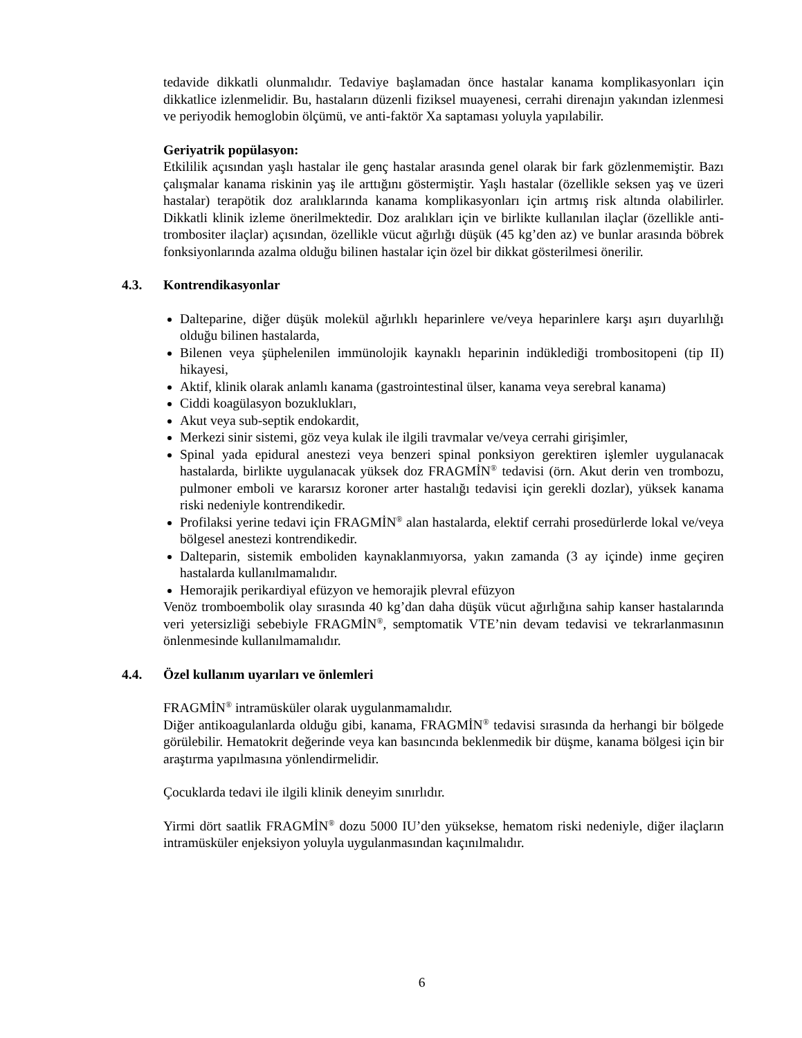tedavide dikkatli olunmalıdır. Tedaviye başlamadan önce hastalar kanama komplikasyonları için dikkatlice izlenmelidir. Bu, hastaların düzenli fiziksel muayenesi, cerrahi direnajın yakından izlenmesi ve periyodik hemoglobin ölçümü, ve anti-faktör Xa saptaması yoluyla yapılabilir.
Geriyatrik popülasyon:
Etkililik açısından yaşlı hastalar ile genç hastalar arasında genel olarak bir fark gözlenmemiştir. Bazı çalışmalar kanama riskinin yaş ile arttığını göstermiştir. Yaşlı hastalar (özellikle seksen yaş ve üzeri hastalar) terapötik doz aralıklarında kanama komplikasyonları için artmış risk altında olabilirler. Dikkatli klinik izleme önerilmektedir. Doz aralıkları için ve birlikte kullanılan ilaçlar (özellikle anti-trombositer ilaçlar) açısından, özellikle vücut ağırlığı düşük (45 kg’den az) ve bunlar arasında böbrek fonksiyonlarında azalma olduğu bilinen hastalar için özel bir dikkat gösterilmesi önerilir.
4.3. Kontrendikasyonlar
Dalteparine, diğer düşük molekül ağırlıklı heparinlere ve/veya heparinlere karşı aşırı duyarlılığı olduğu bilinen hastalarda,
Bilenen veya şüphelenilen immünolojik kaynaklı heparinin indüklediği trombositopeni (tip II) hikayesi,
Aktif, klinik olarak anlamlı kanama (gastrointestinal ülser, kanama veya serebral kanama)
Ciddi koagülasyon bozuklukları,
Akut veya sub-septik endokardit,
Merkezi sinir sistemi, göz veya kulak ile ilgili travmalar ve/veya cerrahi girişimler,
Spinal yada epidural anestezi veya benzeri spinal ponksiyon gerektiren işlemler uygulanacak hastalarda, birlikte uygulanacak yüksek doz FRAGMİN<sup>®</sup> tedavisi (örn. Akut derin ven trombozu, pulmoner emboli ve kararsız koroner arter hastalığı tedavisi için gerekli dozlar), yüksek kanama riski nedeniyle kontrendikedir.
Profilaksi yerine tedavi için FRAGMİN<sup>®</sup> alan hastalarda, elektif cerrahi prosedürlerde lokal ve/veya bölgesel anestezi kontrendikedir.
Dalteparin, sistemik emboliden kaynaklanmıyorsa, yakın zamanda (3 ay içinde) inme geçiren hastalarda kullanılmamalıdır.
Hemorajik perikardiyal efüzyon ve hemorajik plevral efüzyon
Venöz tromboembolik olay sırasında 40 kg’dan daha düşük vücut ağırlığına sahip kanser hastalarında veri yetersizliği sebebiyle FRAGMİN<sup>®</sup>, semptomatik VTE’nin devam tedavisi ve tekrarlanmasının önlenmesinde kullanılmamalıdır.
4.4. Özel kullanım uyarıları ve önlemleri
FRAGMİN<sup>®</sup> intramüsküler olarak uygulanmamalıdır.
Diğer antikoagulanlarda olduğu gibi, kanama, FRAGMİN<sup>®</sup> tedavisi sırasında da herhangi bir bölgede görülebilir. Hematokrit değerinde veya kan basıncında beklenmedik bir düşme, kanama bölgesi için bir araştırma yapılmasına yönlendirmelidir.
Çocuklarda tedavi ile ilgili klinik deneyim sınırlıdır.
Yirmi dört saatlik FRAGMİN<sup>®</sup> dozu 5000 IU’den yüksekse, hematom riski nedeniyle, diğer ilaçların intramüsküler enjeksiyon yoluyla uygulanmasından kaçınılmalıdır.
6